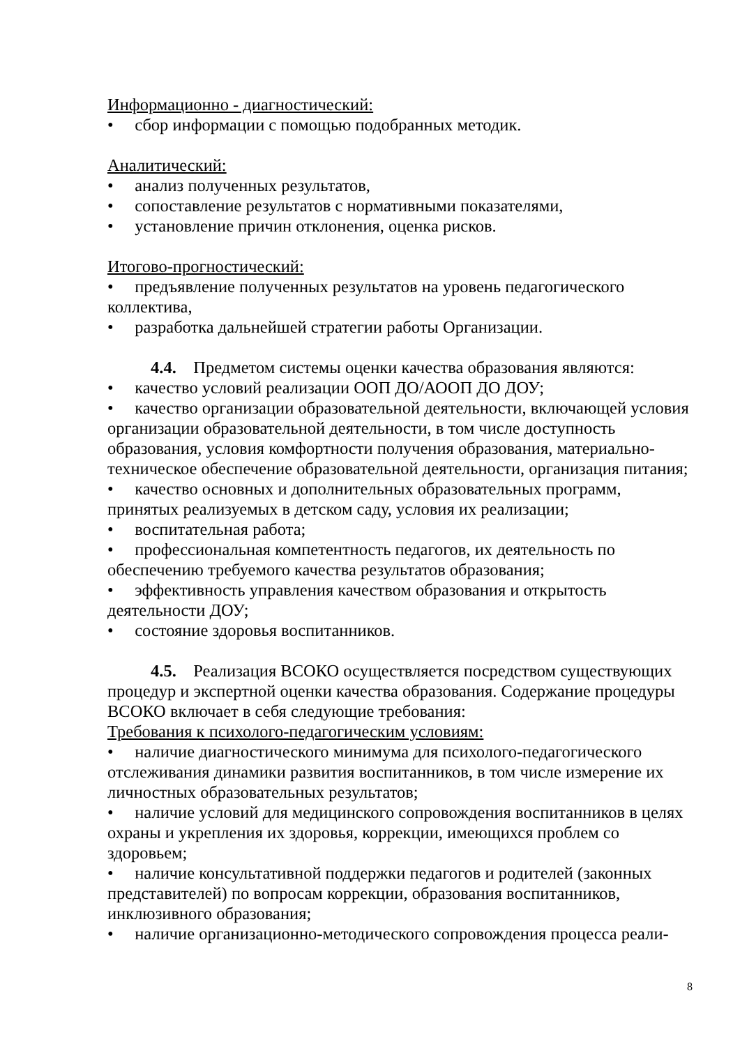Информационно - диагностический:
• сбор информации с помощью подобранных методик.
Аналитический:
• анализ полученных результатов,
• сопоставление результатов с нормативными показателями,
• установление причин отклонения, оценка рисков.
Итогово-прогностический:
• предъявление полученных результатов на уровень педагогического коллектива,
• разработка дальнейшей стратегии работы Организации.
4.4. Предметом системы оценки качества образования являются:
• качество условий реализации ООП ДО/АООП ДО ДОУ;
• качество организации образовательной деятельности, включающей условия организации образовательной деятельности, в том числе доступность образования, условия комфортности получения образования, материально-техническое обеспечение образовательной деятельности, организация питания;
• качество основных и дополнительных образовательных программ, принятых реализуемых в детском саду, условия их реализации;
• воспитательная работа;
• профессиональная компетентность педагогов, их деятельность по обеспечению требуемого качества результатов образования;
• эффективность управления качеством образования и открытость деятельности ДОУ;
• состояние здоровья воспитанников.
4.5. Реализация ВСОКО осуществляется посредством существующих процедур и экспертной оценки качества образования. Содержание процедуры ВСОКО включает в себя следующие требования:
Требования к психолого-педагогическим условиям:
• наличие диагностического минимума для психолого-педагогического отслеживания динамики развития воспитанников, в том числе измерение их личностных образовательных результатов;
• наличие условий для медицинского сопровождения воспитанников в целях охраны и укрепления их здоровья, коррекции, имеющихся проблем со здоровьем;
• наличие консультативной поддержки педагогов и родителей (законных представителей) по вопросам коррекции, образования воспитанников, инклюзивного образования;
• наличие организационно-методического сопровождения процесса реали-
8